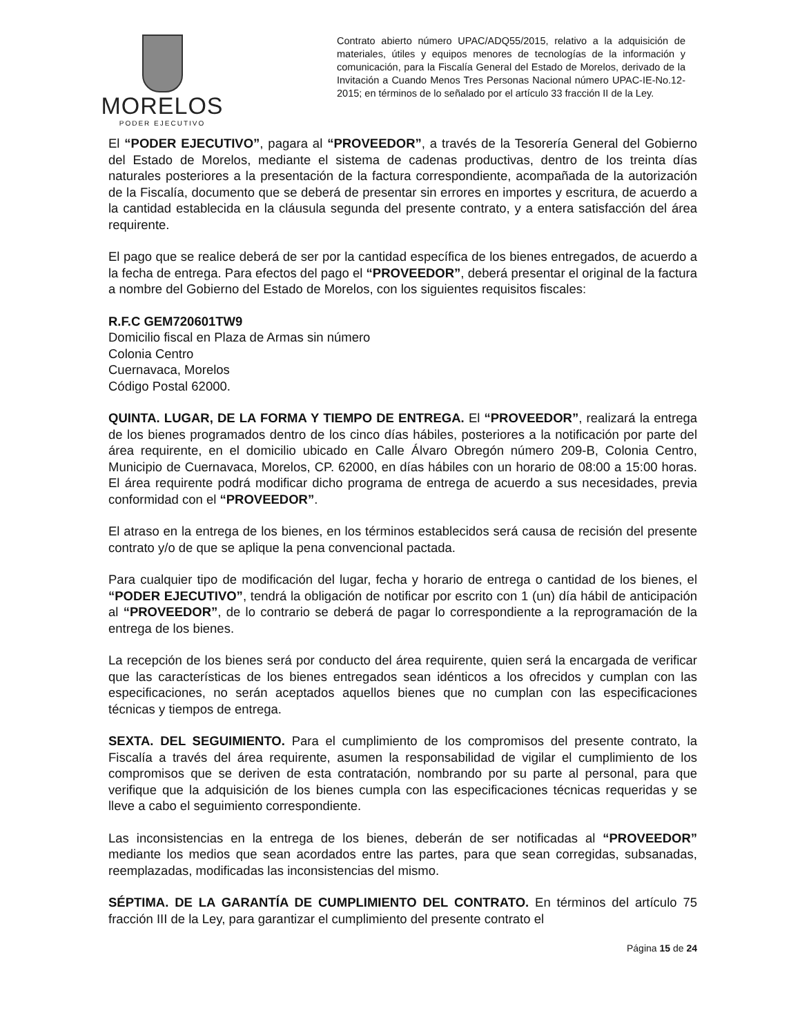MORELOS
PODER EJECUTIVO
Contrato abierto número UPAC/ADQ55/2015, relativo a la adquisición de materiales, útiles y equipos menores de tecnologías de la información y comunicación, para la Fiscalía General del Estado de Morelos, derivado de la Invitación a Cuando Menos Tres Personas Nacional número UPAC-IE-No.12-2015; en términos de lo señalado por el artículo 33 fracción II de la Ley.
El “PODER EJECUTIVO”, pagara al “PROVEEDOR”, a través de la Tesorería General del Gobierno del Estado de Morelos, mediante el sistema de cadenas productivas, dentro de los treinta días naturales posteriores a la presentación de la factura correspondiente, acompañada de la autorización de la Fiscalía, documento que se deberá de presentar sin errores en importes y escritura, de acuerdo a la cantidad establecida en la cláusula segunda del presente contrato, y a entera satisfacción del área requirente.
El pago que se realice deberá de ser por la cantidad específica de los bienes entregados, de acuerdo a la fecha de entrega. Para efectos del pago el “PROVEEDOR”, deberá presentar el original de la factura a nombre del Gobierno del Estado de Morelos, con los siguientes requisitos fiscales:
R.F.C GEM720601TW9
Domicilio fiscal en Plaza de Armas sin número
Colonia Centro
Cuernavaca, Morelos
Código Postal 62000.
QUINTA. LUGAR, DE LA FORMA Y TIEMPO DE ENTREGA. El “PROVEEDOR”, realizará la entrega de los bienes programados dentro de los cinco días hábiles, posteriores a la notificación por parte del área requirente, en el domicilio ubicado en Calle Álvaro Obregón número 209-B, Colonia Centro, Municipio de Cuernavaca, Morelos, CP. 62000, en días hábiles con un horario de 08:00 a 15:00 horas. El área requirente podrá modificar dicho programa de entrega de acuerdo a sus necesidades, previa conformidad con el “PROVEEDOR”.
El atraso en la entrega de los bienes, en los términos establecidos será causa de recisión del presente contrato y/o de que se aplique la pena convencional pactada.
Para cualquier tipo de modificación del lugar, fecha y horario de entrega o cantidad de los bienes, el “PODER EJECUTIVO”, tendrá la obligación de notificar por escrito con 1 (un) día hábil de anticipación al “PROVEEDOR”, de lo contrario se deberá de pagar lo correspondiente a la reprogramación de la entrega de los bienes.
La recepción de los bienes será por conducto del área requirente, quien será la encargada de verificar que las características de los bienes entregados sean idénticos a los ofrecidos y cumplan con las especificaciones, no serán aceptados aquellos bienes que no cumplan con las especificaciones técnicas y tiempos de entrega.
SEXTA. DEL SEGUIMIENTO. Para el cumplimiento de los compromisos del presente contrato, la Fiscalía a través del área requirente, asumen la responsabilidad de vigilar el cumplimiento de los compromisos que se deriven de esta contratación, nombrando por su parte al personal, para que verifique que la adquisición de los bienes cumpla con las especificaciones técnicas requeridas y se lleve a cabo el seguimiento correspondiente.
Las inconsistencias en la entrega de los bienes, deberán de ser notificadas al “PROVEEDOR” mediante los medios que sean acordados entre las partes, para que sean corregidas, subsanadas, reemplazadas, modificadas las inconsistencias del mismo.
SÉPTIMA. DE LA GARANTÍA DE CUMPLIMIENTO DEL CONTRATO. En términos del artículo 75 fracción III de la Ley, para garantizar el cumplimiento del presente contrato el
Página 15 de 24